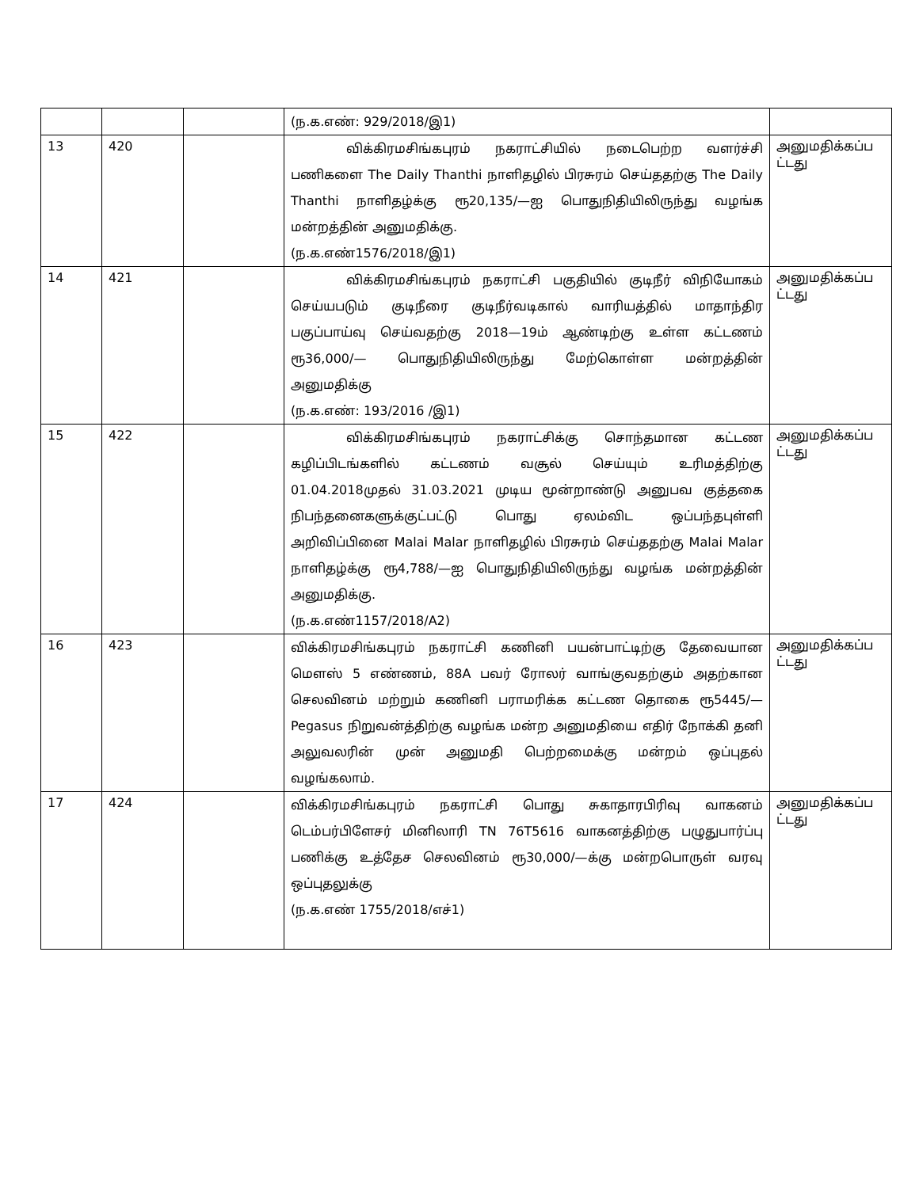| | | | (ந.க.எண்: 929/2018/இ1) | |
| 13 | 420 | | விக்கிரமசிங்கபுரம் நகராட்சியில் நடைபெற்ற வளர்ச்சி பணிகளை The Daily Thanthi நாளிதழில் பிரசுரம் செய்ததற்கு The Daily Thanthi நாளிதழ்க்கு ரூ20,135/—ஐ பொதுநிதியிலிருந்து வழங்க மன்றத்தின் அனுமதிக்கு. (ந.க.எண்1576/2018/இ1) | அனுமதிக்கப்ப ட்டது |
| 14 | 421 | | விக்கிரமசிங்கபுரம் நகராட்சி பகுதியில் குடிநீர் விநியோகம் செய்யபடும் குடிநீரை குடிநீர்வடிகால் வாரியத்தில் மாதாந்திர பகுப்பாய்வு செய்வதற்கு 2018—19ம் ஆண்டிற்கு உள்ள கட்டணம் ரூ36,000/— பொதுநிதியிலிருந்து மேற்கொள்ள மன்றத்தின் அனுமதிக்கு (ந.க.எண்: 193/2016 /இ1) | அனுமதிக்கப்ப ட்டது |
| 15 | 422 | | விக்கிரமசிங்கபுரம் நகராட்சிக்கு சொந்தமான கட்டண கழிப்பிடங்களில் கட்டணம் வசூல் செய்யும் உரிமத்திற்கு 01.04.2018முதல் 31.03.2021 முடிய மூன்றாண்டு அனுபவ குத்தகை நிபந்தனைகளுக்குட்பட்டு பொது ஏலம்விட ஒப்பந்தபுள்ளி அறிவிப்பினை Malai Malar நாளிதழில் பிரசுரம் செய்ததற்கு Malai Malar நாளிதழ்க்கு ரூ4,788/—ஐ பொதுநிதியிலிருந்து வழங்க மன்றத்தின் அனுமதிக்கு. (ந.க.எண்1157/2018/A2) | அனுமதிக்கப்ப ட்டது |
| 16 | 423 | | விக்கிரமசிங்கபுரம் நகராட்சி கணினி பயன்பாட்டிற்கு தேவையான மௌஸ் 5 எண்ணம், 88A பவர் ரோலர் வாங்குவதற்கும் அதற்கான செலவினம் மற்றும் கணினி பராமரிக்க கட்டண தொகை ரூ5445/— Pegasus நிறுவன்த்திற்கு வழங்க மன்ற அனுமதியை எதிர் நோக்கி தனி அலுவலரின் முன் அனுமதி பெற்றமைக்கு மன்றம் ஒப்புதல் வழங்கலாம். | அனுமதிக்கப்ப ட்டது |
| 17 | 424 | | விக்கிரமசிங்கபுரம் நகராட்சி பொது சுகாதாரபிரிவு வாகனம் டெம்பர்பிளேசர் மினிலாரி TN 76T5616 வாகனத்திற்கு பழுதுபார்ப்பு பணிக்கு உத்தேச செலவினம் ரூ30,000/—க்கு மன்றபொருள் வரவு ஒப்புதலுக்கு (ந.க.எண் 1755/2018/எச்1) | அனுமதிக்கப்ப ட்டது |